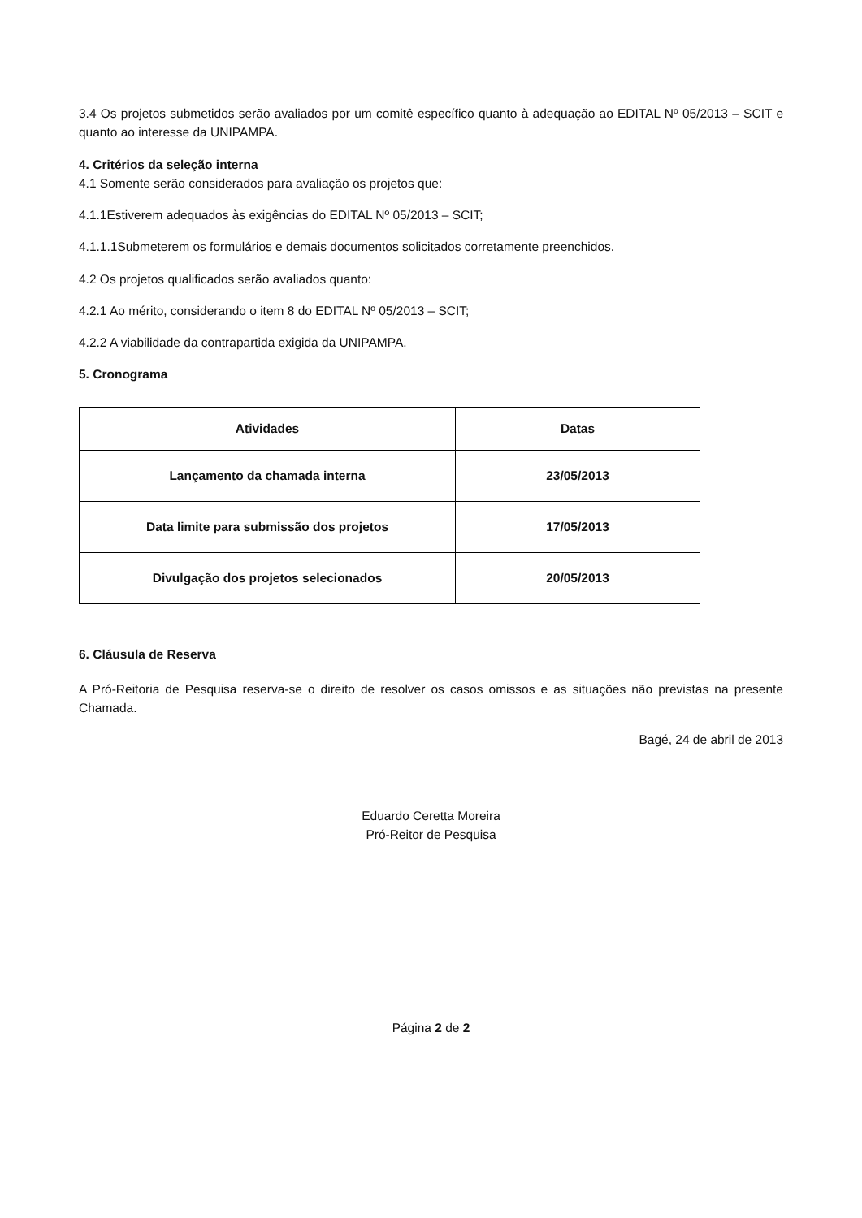3.4 Os projetos submetidos serão avaliados por um comitê específico quanto à adequação ao EDITAL Nº 05/2013 – SCIT e quanto ao interesse da UNIPAMPA.
4. Critérios da seleção interna
4.1 Somente serão considerados para avaliação os projetos que:
4.1.1Estiverem adequados às exigências do EDITAL Nº 05/2013 – SCIT;
4.1.1.1Submeterem os formulários e demais documentos solicitados corretamente preenchidos.
4.2 Os projetos qualificados serão avaliados quanto:
4.2.1 Ao mérito, considerando o item 8 do EDITAL Nº 05/2013 – SCIT;
4.2.2 A viabilidade da contrapartida exigida da UNIPAMPA.
5. Cronograma
| Atividades | Datas |
| --- | --- |
| Lançamento da chamada interna | 23/05/2013 |
| Data limite para submissão dos projetos | 17/05/2013 |
| Divulgação dos projetos selecionados | 20/05/2013 |
6. Cláusula de Reserva
A Pró-Reitoria de Pesquisa reserva-se o direito de resolver os casos omissos e as situações não previstas na presente Chamada.
Bagé, 24 de abril de 2013
Eduardo Ceretta Moreira
Pró-Reitor de Pesquisa
Página 2 de 2